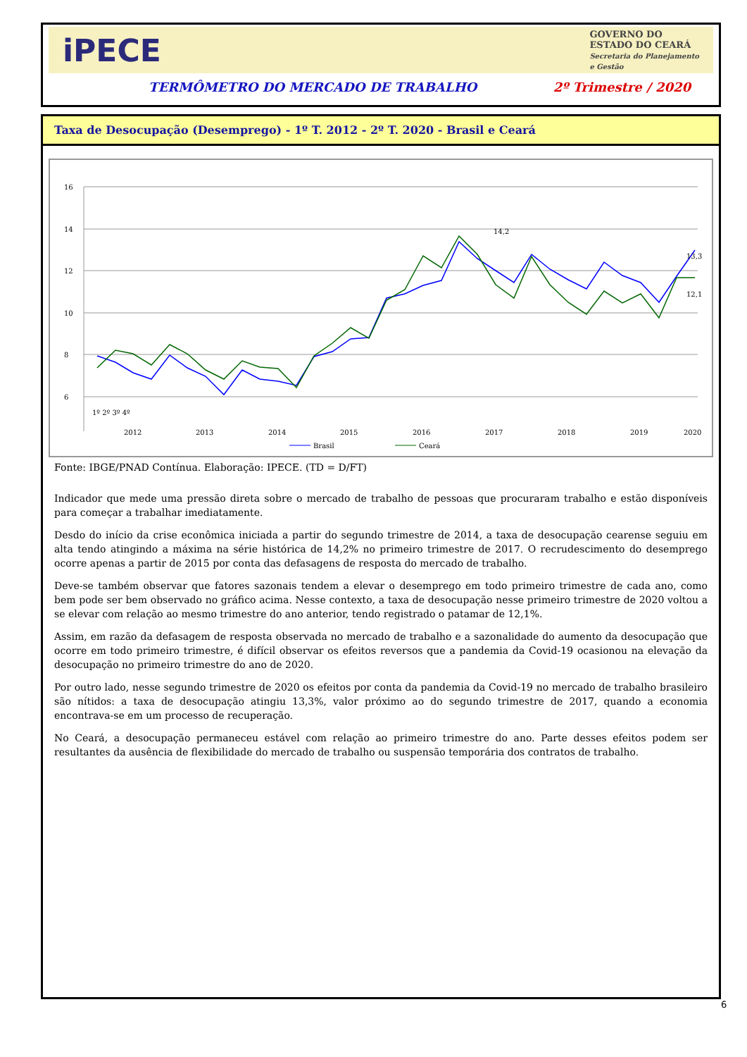iPECE
GOVERNO DO
ESTADO DO CEARÁ
Secretaria do Planejamento
e Gestão
TERMÔMETRO DO MERCADO DE TRABALHO 2º Trimestre / 2020
Taxa de Desocupação (Desemprego) - 1º T. 2012 - 2º T. 2020 - Brasil e Ceará
16
14
12
10
8
6
1º 2º 3º 4º
2012
2013
2014
2015
2016
2017
2018
2019
2020
14,2
13,3
12,1
Brasil
Ceará
Fonte: IBGE/PNAD Contínua. Elaboração: IPECE. (TD = D/FT)
Indicador que mede uma pressão direta sobre o mercado de trabalho de pessoas que procuraram trabalho e estão disponíveis para começar a trabalhar imediatamente.
Desdo do início da crise econômica iniciada a partir do segundo trimestre de 2014, a taxa de desocupação cearense seguiu em alta tendo atingindo a máxima na série histórica de 14,2% no primeiro trimestre de 2017. O recrudescimento do desemprego ocorre apenas a partir de 2015 por conta das defasagens de resposta do mercado de trabalho.
Deve-se também observar que fatores sazonais tendem a elevar o desemprego em todo primeiro trimestre de cada ano, como bem pode ser bem observado no gráfico acima. Nesse contexto, a taxa de desocupação nesse primeiro trimestre de 2020 voltou a se elevar com relação ao mesmo trimestre do ano anterior, tendo registrado o patamar de 12,1%.
Assim, em razão da defasagem de resposta observada no mercado de trabalho e a sazonalidade do aumento da desocupação que ocorre em todo primeiro trimestre, é difícil observar os efeitos reversos que a pandemia da Covid-19 ocasionou na elevação da desocupação no primeiro trimestre do ano de 2020.
Por outro lado, nesse segundo trimestre de 2020 os efeitos por conta da pandemia da Covid-19 no mercado de trabalho brasileiro são nítidos: a taxa de desocupação atingiu 13,3%, valor próximo ao do segundo trimestre de 2017, quando a economia encontrava-se em um processo de recuperação.
No Ceará, a desocupação permaneceu estável com relação ao primeiro trimestre do ano. Parte desses efeitos podem ser resultantes da ausência de flexibilidade do mercado de trabalho ou suspensão temporária dos contratos de trabalho.
6